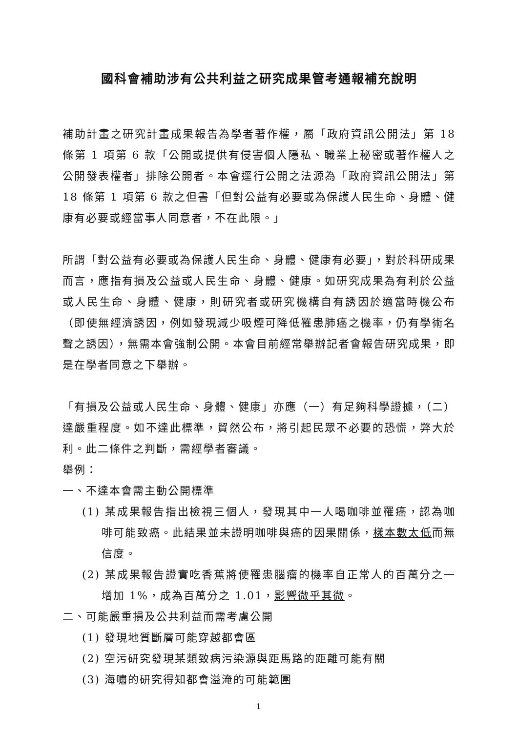國科會補助涉有公共利益之研究成果管考通報補充說明
補助計畫之研究計畫成果報告為學者著作權，屬「政府資訊公開法」第 18 條第 1 項第 6 款「公開或提供有侵害個人隱私、職業上秘密或著作權人之公開發表權者」排除公開者。本會逕行公開之法源為「政府資訊公開法」第 18 條第 1 項第 6 款之但書「但對公益有必要或為保護人民生命、身體、健康有必要或經當事人同意者，不在此限。」
所謂「對公益有必要或為保護人民生命、身體、健康有必要」，對於科研成果而言，應指有損及公益或人民生命、身體、健康。如研究成果為有利於公益或人民生命、身體、健康，則研究者或研究機構自有誘因於適當時機公布（即使無經濟誘因，例如發現減少吸煙可降低罹患肺癌之機率，仍有學術名聲之誘因），無需本會強制公開。本會目前經常舉辦記者會報告研究成果，即是在學者同意之下舉辦。
「有損及公益或人民生命、身體、健康」亦應（一）有足夠科學證據，（二）達嚴重程度。如不達此標準，貿然公布，將引起民眾不必要的恐慌，弊大於利。此二條件之判斷，需經學者審議。
舉例：
一、不達本會需主動公開標準
(1) 某成果報告指出檢視三個人，發現其中一人喝咖啡並罹癌，認為咖啡可能致癌。此結果並未證明咖啡與癌的因果關係，樣本數太低而無信度。
(2) 某成果報告證實吃香蕉將使罹患腦瘤的機率自正常人的百萬分之一增加 1%，成為百萬分之 1.01，影響微乎其微。
二、可能嚴重損及公共利益而需考慮公開
(1) 發現地質斷層可能穿越都會區
(2) 空污研究發現某類致病污染源與距馬路的距離可能有關
(3) 海嘯的研究得知都會溢淹的可能範圍
1